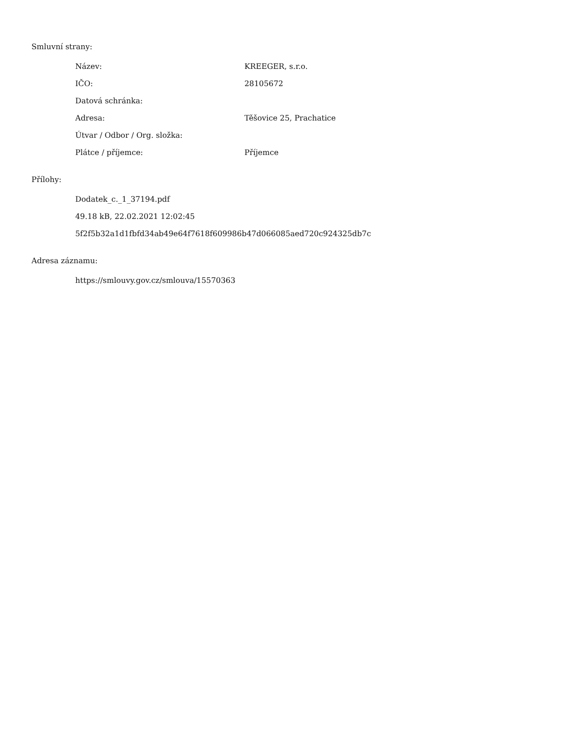Smluvní strany:
| Název: | KREEGER, s.r.o. |
| IČO: | 28105672 |
| Datová schránka: | |
| Adresa: | Těšovice 25, Prachatice |
| Útvar / Odbor / Org. složka: | |
| Plátce / příjemce: | Příjemce |
Přílohy:
Dodatek_c._1_37194.pdf
49.18 kB, 22.02.2021 12:02:45
5f2f5b32a1d1fbfd34ab49e64f7618f609986b47d066085aed720c924325db7c
Adresa záznamu:
https://smlouvy.gov.cz/smlouva/15570363